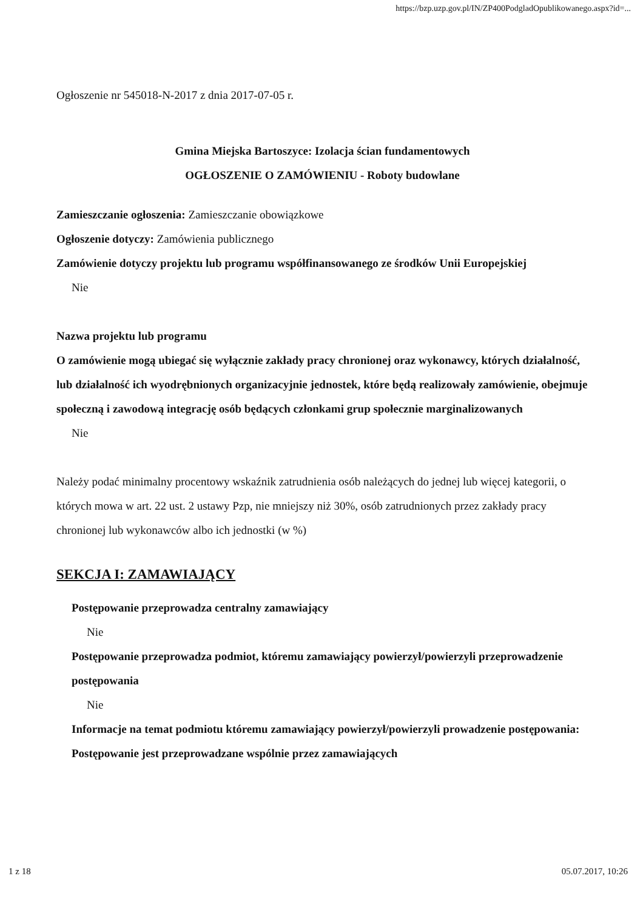https://bzp.uzp.gov.pl/IN/ZP400PodgladOpublikowanego.aspx?id=...
Ogłoszenie nr 545018-N-2017 z dnia 2017-07-05 r.
Gmina Miejska Bartoszyce: Izolacja ścian fundamentowych
OGŁOSZENIE O ZAMÓWIENIU - Roboty budowlane
Zamieszczanie ogłoszenia: Zamieszczanie obowiązkowe
Ogłoszenie dotyczy: Zamówienia publicznego
Zamówienie dotyczy projektu lub programu współfinansowanego ze środków Unii Europejskiej
Nie
Nazwa projektu lub programu
O zamówienie mogą ubiegać się wyłącznie zakłady pracy chronionej oraz wykonawcy, których działalność, lub działalność ich wyodrębnionych organizacyjnie jednostek, które będą realizowały zamówienie, obejmuje społeczną i zawodową integrację osób będących członkami grup społecznie marginalizowanych
Nie
Należy podać minimalny procentowy wskaźnik zatrudnienia osób należących do jednej lub więcej kategorii, o których mowa w art. 22 ust. 2 ustawy Pzp, nie mniejszy niż 30%, osób zatrudnionych przez zakłady pracy chronionej lub wykonawców albo ich jednostki (w %)
SEKCJA I: ZAMAWIAJĄCY
Postępowanie przeprowadza centralny zamawiający
Nie
Postępowanie przeprowadza podmiot, któremu zamawiający powierzył/powierzyli przeprowadzenie postępowania
Nie
Informacje na temat podmiotu któremu zamawiający powierzył/powierzyli prowadzenie postępowania:
Postępowanie jest przeprowadzane wspólnie przez zamawiających
1 z 18 05.07.2017, 10:26